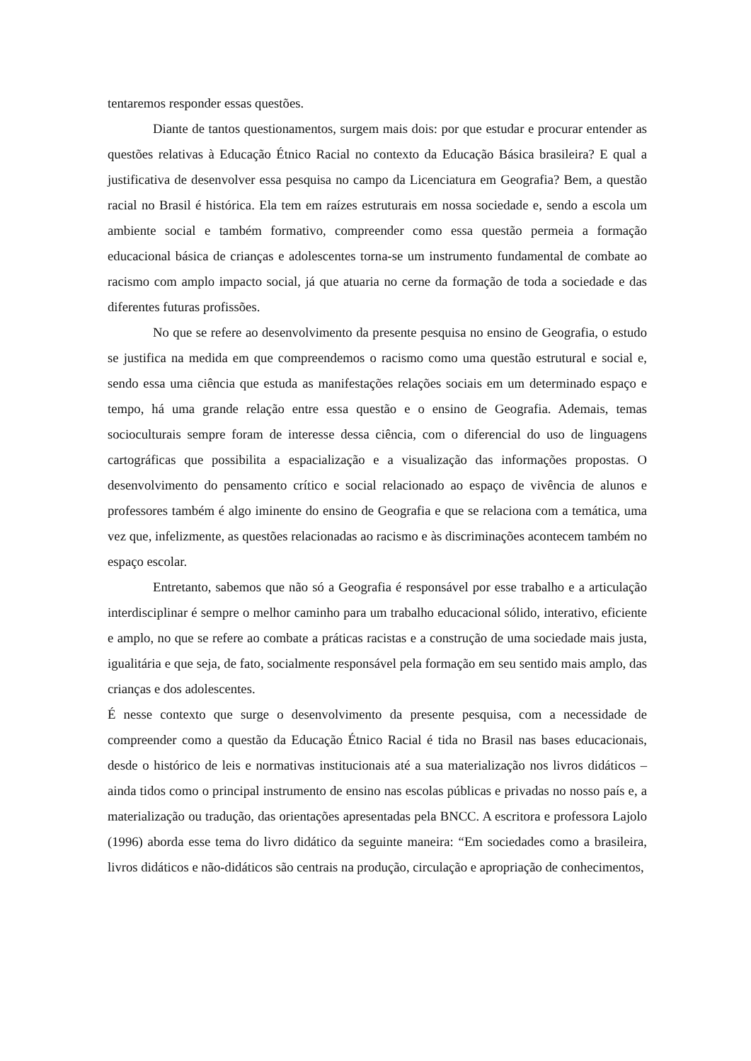tentaremos responder essas questões.
Diante de tantos questionamentos, surgem mais dois: por que estudar e procurar entender as questões relativas à Educação Étnico Racial no contexto da Educação Básica brasileira? E qual a justificativa de desenvolver essa pesquisa no campo da Licenciatura em Geografia? Bem, a questão racial no Brasil é histórica. Ela tem em raízes estruturais em nossa sociedade e, sendo a escola um ambiente social e também formativo, compreender como essa questão permeia a formação educacional básica de crianças e adolescentes torna-se um instrumento fundamental de combate ao racismo com amplo impacto social, já que atuaria no cerne da formação de toda a sociedade e das diferentes futuras profissões.
No que se refere ao desenvolvimento da presente pesquisa no ensino de Geografia, o estudo se justifica na medida em que compreendemos o racismo como uma questão estrutural e social e, sendo essa uma ciência que estuda as manifestações relações sociais em um determinado espaço e tempo, há uma grande relação entre essa questão e o ensino de Geografia. Ademais, temas socioculturais sempre foram de interesse dessa ciência, com o diferencial do uso de linguagens cartográficas que possibilita a espacialização e a visualização das informações propostas. O desenvolvimento do pensamento crítico e social relacionado ao espaço de vivência de alunos e professores também é algo iminente do ensino de Geografia e que se relaciona com a temática, uma vez que, infelizmente, as questões relacionadas ao racismo e às discriminações acontecem também no espaço escolar.
Entretanto, sabemos que não só a Geografia é responsável por esse trabalho e a articulação interdisciplinar é sempre o melhor caminho para um trabalho educacional sólido, interativo, eficiente e amplo, no que se refere ao combate a práticas racistas e a construção de uma sociedade mais justa, igualitária e que seja, de fato, socialmente responsável pela formação em seu sentido mais amplo, das crianças e dos adolescentes.
É nesse contexto que surge o desenvolvimento da presente pesquisa, com a necessidade de compreender como a questão da Educação Étnico Racial é tida no Brasil nas bases educacionais, desde o histórico de leis e normativas institucionais até a sua materialização nos livros didáticos – ainda tidos como o principal instrumento de ensino nas escolas públicas e privadas no nosso país e, a materialização ou tradução, das orientações apresentadas pela BNCC. A escritora e professora Lajolo (1996) aborda esse tema do livro didático da seguinte maneira: “Em sociedades como a brasileira, livros didáticos e não-didáticos são centrais na produção, circulação e apropriação de conhecimentos,